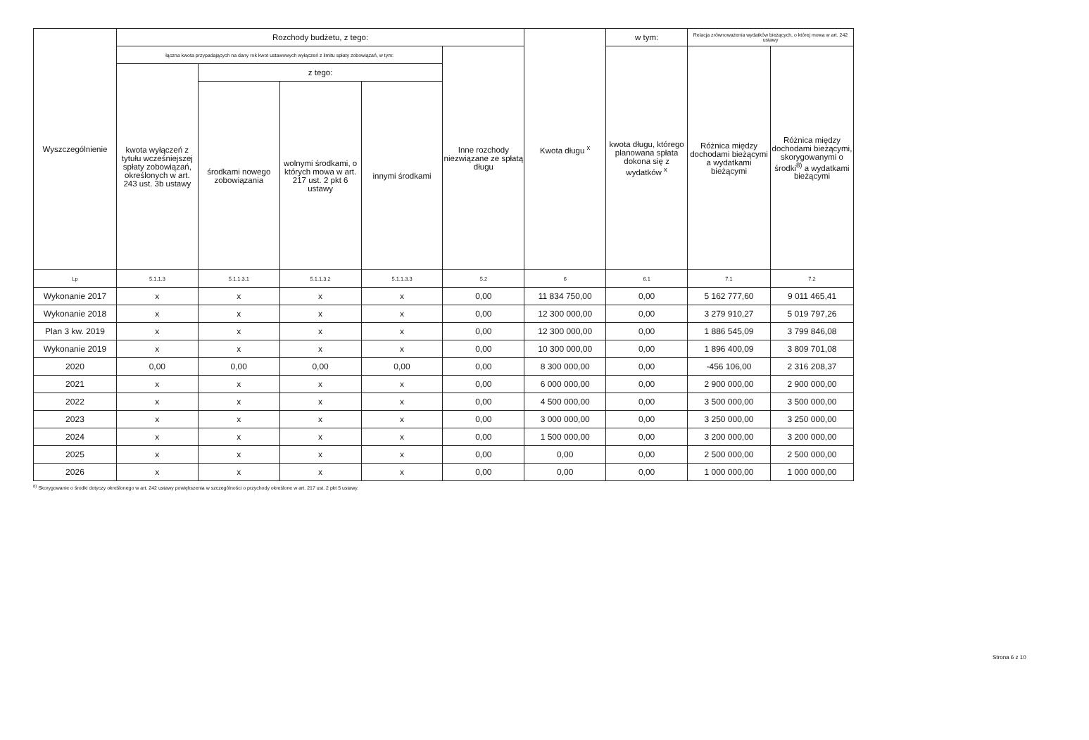| Wyszczególnienie | Rozchody budżetu, z tego: | | | | | Kwota długu <sup>x</sup> | w tym: | Relacja zrównoważenia wydatków bieżących, o której mowa w art. 242 ustawy | |
| --- | --- | --- | --- | --- | --- | --- | --- | --- | --- |
| | łączna kwota przypadających na dany rok kwot ustawowych wyłączeń z limitu spłaty zobowiązań, w tym: | | | | Inne rozchody niezwiązane ze spłatą długu | | kwota długu, którego planowana spłata dokona się z wydatków <sup>x</sup> | Różnica między dochodami bieżącymi a wydatkami bieżącymi | Różnica między dochodami bieżącymi, skorygowanymi o środki<sup>8)</sup> a wydatkami bieżącymi |
| | kwota wyłączeń z tytułu wcześniejszej spłaty zobowiązań, określonych w art. 243 ust. 3b ustawy | z tego: | | | | | | | |
| | | środkami nowego zobowiązania | wolnymi środkami, o których mowa w art. 217 ust. 2 pkt 6 ustawy | innymi środkami | | | | | |
| Lp | 5.1.1.3 | 5.1.1.3.1 | 5.1.1.3.2 | 5.1.1.3.3 | 5.2 | 6 | 6.1 | 7.1 | 7.2 |
| Wykonanie 2017 | x | x | x | x | 0,00 | 11 834 750,00 | 0,00 | 5 162 777,60 | 9 011 465,41 |
| Wykonanie 2018 | x | x | x | x | 0,00 | 12 300 000,00 | 0,00 | 3 279 910,27 | 5 019 797,26 |
| Plan 3 kw. 2019 | x | x | x | x | 0,00 | 12 300 000,00 | 0,00 | 1 886 545,09 | 3 799 846,08 |
| Wykonanie 2019 | x | x | x | x | 0,00 | 10 300 000,00 | 0,00 | 1 896 400,09 | 3 809 701,08 |
| 2020 | 0,00 | 0,00 | 0,00 | 0,00 | 0,00 | 8 300 000,00 | 0,00 | -456 106,00 | 2 316 208,37 |
| 2021 | x | x | x | x | 0,00 | 6 000 000,00 | 0,00 | 2 900 000,00 | 2 900 000,00 |
| 2022 | x | x | x | x | 0,00 | 4 500 000,00 | 0,00 | 3 500 000,00 | 3 500 000,00 |
| 2023 | x | x | x | x | 0,00 | 3 000 000,00 | 0,00 | 3 250 000,00 | 3 250 000,00 |
| 2024 | x | x | x | x | 0,00 | 1 500 000,00 | 0,00 | 3 200 000,00 | 3 200 000,00 |
| 2025 | x | x | x | x | 0,00 | 0,00 | 0,00 | 2 500 000,00 | 2 500 000,00 |
| 2026 | x | x | x | x | 0,00 | 0,00 | 0,00 | 1 000 000,00 | 1 000 000,00 |
<sup>8)</sup> Skorygowanie o środki dotyczy określonego w art. 242 ustawy powiększenia w szczególności o przychody określone w art. 217 ust. 2 pkt 5 ustawy.
Strona 6 z 10